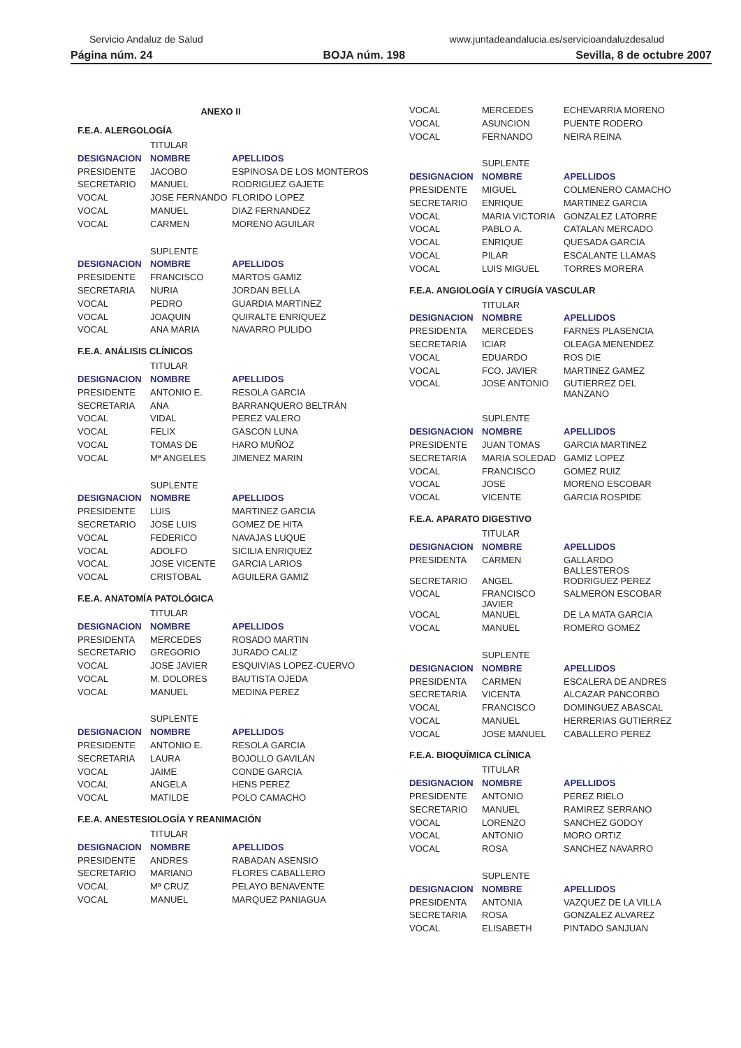Servicio Andaluz de Salud www.juntadeandalucia.es/servicioandaluzdesalud
Página núm. 24 BOJA núm. 198 Sevilla, 8 de octubre 2007
ANEXO II
F.E.A. ALERGOLOGÍA
| | TITULAR | |
| DESIGNACION | NOMBRE | APELLIDOS |
| PRESIDENTE | JACOBO | ESPINOSA DE LOS MONTEROS |
| SECRETARIO | MANUEL | RODRIGUEZ GAJETE |
| VOCAL | JOSE FERNANDO | FLORIDO LOPEZ |
| VOCAL | MANUEL | DIAZ FERNANDEZ |
| VOCAL | CARMEN | MORENO AGUILAR |
| | SUPLENTE | |
| DESIGNACION | NOMBRE | APELLIDOS |
| PRESIDENTE | FRANCISCO | MARTOS GAMIZ |
| SECRETARIA | NURIA | JORDAN BELLA |
| VOCAL | PEDRO | GUARDIA MARTINEZ |
| VOCAL | JOAQUIN | QUIRALTE ENRIQUEZ |
| VOCAL | ANA MARIA | NAVARRO PULIDO |
F.E.A. ANÁLISIS CLÍNICOS
| | TITULAR | |
| DESIGNACION | NOMBRE | APELLIDOS |
| PRESIDENTE | ANTONIO E. | RESOLA GARCIA |
| SECRETARIA | ANA | BARRANQUERO BELTRÁN |
| VOCAL | VIDAL | PEREZ VALERO |
| VOCAL | FELIX | GASCON LUNA |
| VOCAL | TOMAS DE | HARO MUÑOZ |
| VOCAL | Mª ANGELES | JIMENEZ MARIN |
| | SUPLENTE | |
| DESIGNACION | NOMBRE | APELLIDOS |
| PRESIDENTE | LUIS | MARTINEZ GARCIA |
| SECRETARIO | JOSE LUIS | GOMEZ DE HITA |
| VOCAL | FEDERICO | NAVAJAS LUQUE |
| VOCAL | ADOLFO | SICILIA ENRIQUEZ |
| VOCAL | JOSE VICENTE | GARCIA LARIOS |
| VOCAL | CRISTOBAL | AGUILERA GAMIZ |
F.E.A. ANATOMÍA PATOLÓGICA
| | TITULAR | |
| DESIGNACION | NOMBRE | APELLIDOS |
| PRESIDENTA | MERCEDES | ROSADO MARTIN |
| SECRETARIO | GREGORIO | JURADO CALIZ |
| VOCAL | JOSE JAVIER | ESQUIVIAS LOPEZ-CUERVO |
| VOCAL | M. DOLORES | BAUTISTA OJEDA |
| VOCAL | MANUEL | MEDINA PEREZ |
| | SUPLENTE | |
| DESIGNACION | NOMBRE | APELLIDOS |
| PRESIDENTE | ANTONIO E. | RESOLA GARCIA |
| SECRETARIA | LAURA | BOJOLLO GAVILÁN |
| VOCAL | JAIME | CONDE GARCIA |
| VOCAL | ANGELA | HENS PEREZ |
| VOCAL | MATILDE | POLO CAMACHO |
F.E.A. ANESTESIOLOGÍA Y REANIMACIÓN
| | TITULAR | |
| DESIGNACION | NOMBRE | APELLIDOS |
| PRESIDENTE | ANDRES | RABADAN ASENSIO |
| SECRETARIO | MARIANO | FLORES CABALLERO |
| VOCAL | Mª CRUZ | PELAYO BENAVENTE |
| VOCAL | MANUEL | MARQUEZ PANIAGUA |
| VOCAL | MERCEDES | ECHEVARRIA MORENO |
| VOCAL | ASUNCION | PUENTE RODERO |
| VOCAL | FERNANDO | NEIRA REINA |
| | SUPLENTE | |
| DESIGNACION | NOMBRE | APELLIDOS |
| PRESIDENTE | MIGUEL | COLMENERO CAMACHO |
| SECRETARIO | ENRIQUE | MARTINEZ GARCIA |
| VOCAL | MARIA VICTORIA | GONZALEZ LATORRE |
| VOCAL | PABLO A. | CATALAN MERCADO |
| VOCAL | ENRIQUE | QUESADA GARCIA |
| VOCAL | PILAR | ESCALANTE LLAMAS |
| VOCAL | LUIS MIGUEL | TORRES MORERA |
F.E.A. ANGIOLOGÍA Y CIRUGÍA VASCULAR
| | TITULAR | |
| DESIGNACION | NOMBRE | APELLIDOS |
| PRESIDENTA | MERCEDES | FARNES PLASENCIA |
| SECRETARIA | ICIAR | OLEAGA MENENDEZ |
| VOCAL | EDUARDO | ROS DIE |
| VOCAL | FCO. JAVIER | MARTINEZ GAMEZ |
| VOCAL | JOSE ANTONIO | GUTIERREZ DEL MANZANO |
| | SUPLENTE | |
| DESIGNACION | NOMBRE | APELLIDOS |
| PRESIDENTE | JUAN TOMAS | GARCIA MARTINEZ |
| SECRETARIA | MARIA SOLEDAD | GAMIZ LOPEZ |
| VOCAL | FRANCISCO | GOMEZ RUIZ |
| VOCAL | JOSE | MORENO ESCOBAR |
| VOCAL | VICENTE | GARCIA ROSPIDE |
F.E.A. APARATO DIGESTIVO
| | TITULAR | |
| DESIGNACION | NOMBRE | APELLIDOS |
| PRESIDENTA | CARMEN | GALLARDO BALLESTEROS |
| SECRETARIO | ANGEL | RODRIGUEZ PEREZ |
| VOCAL | FRANCISCO JAVIER | SALMERON ESCOBAR |
| VOCAL | MANUEL | DE LA MATA GARCIA |
| VOCAL | MANUEL | ROMERO GOMEZ |
| | SUPLENTE | |
| DESIGNACION | NOMBRE | APELLIDOS |
| PRESIDENTA | CARMEN | ESCALERA DE ANDRES |
| SECRETARIA | VICENTA | ALCAZAR PANCORBO |
| VOCAL | FRANCISCO | DOMINGUEZ ABASCAL |
| VOCAL | MANUEL | HERRERIAS GUTIERREZ |
| VOCAL | JOSE MANUEL | CABALLERO PEREZ |
F.E.A. BIOQUÍMICA CLÍNICA
| | TITULAR | |
| DESIGNACION | NOMBRE | APELLIDOS |
| PRESIDENTE | ANTONIO | PEREZ RIELO |
| SECRETARIO | MANUEL | RAMIREZ SERRANO |
| VOCAL | LORENZO | SANCHEZ GODOY |
| VOCAL | ANTONIO | MORO ORTIZ |
| VOCAL | ROSA | SANCHEZ NAVARRO |
| | SUPLENTE | |
| DESIGNACION | NOMBRE | APELLIDOS |
| PRESIDENTA | ANTONIA | VAZQUEZ DE LA VILLA |
| SECRETARIA | ROSA | GONZALEZ ALVAREZ |
| VOCAL | ELISABETH | PINTADO SANJUAN |